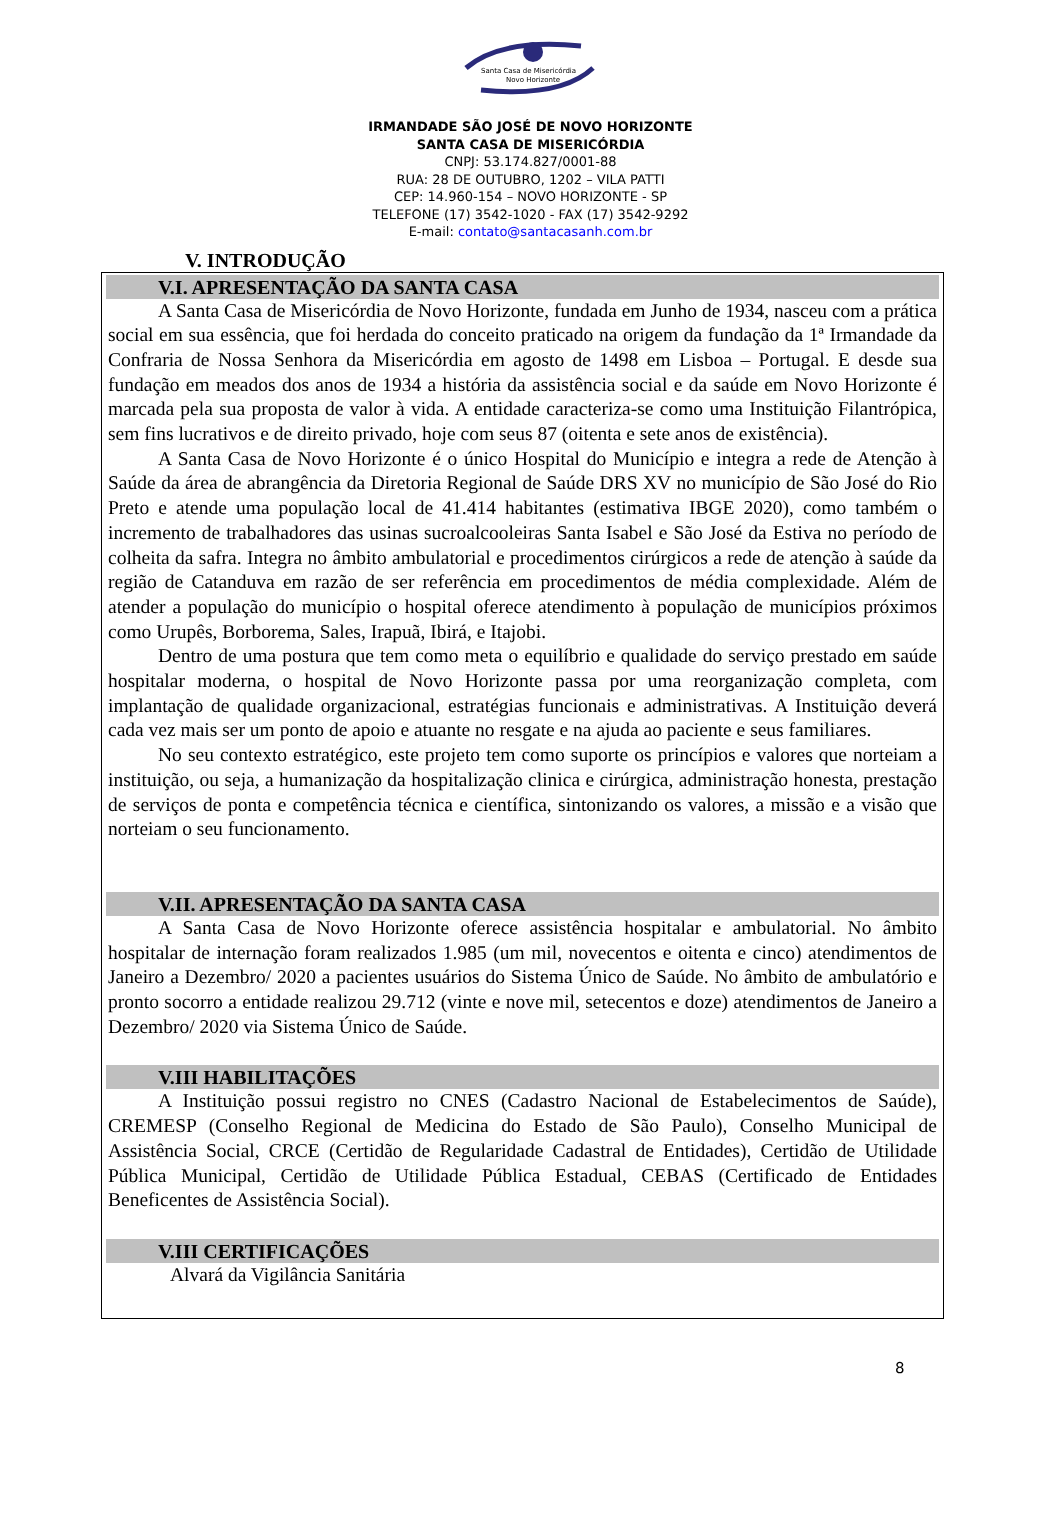Santa Casa de Misericórdia
Novo Horizonte
IRMANDADE SÃO JOSÉ DE NOVO HORIZONTE
SANTA CASA DE MISERICÓRDIA
CNPJ: 53.174.827/0001-88
RUA: 28 DE OUTUBRO, 1202 – VILA PATTI
CEP: 14.960-154 – NOVO HORIZONTE - SP
TELEFONE (17) 3542-1020 - FAX (17) 3542-9292
E-mail: contato@santacasanh.com.br
V. INTRODUÇÃO
V.I. APRESENTAÇÃO DA SANTA CASA
A Santa Casa de Misericórdia de Novo Horizonte, fundada em Junho de 1934, nasceu com a prática social em sua essência, que foi herdada do conceito praticado na origem da fundação da 1ª Irmandade da Confraria de Nossa Senhora da Misericórdia em agosto de 1498 em Lisboa – Portugal. E desde sua fundação em meados dos anos de 1934 a história da assistência social e da saúde em Novo Horizonte é marcada pela sua proposta de valor à vida. A entidade caracteriza-se como uma Instituição Filantrópica, sem fins lucrativos e de direito privado, hoje com seus 87 (oitenta e sete anos de existência).
A Santa Casa de Novo Horizonte é o único Hospital do Município e integra a rede de Atenção à Saúde da área de abrangência da Diretoria Regional de Saúde DRS XV no município de São José do Rio Preto e atende uma população local de 41.414 habitantes (estimativa IBGE 2020), como também o incremento de trabalhadores das usinas sucroalcooleiras Santa Isabel e São José da Estiva no período de colheita da safra. Integra no âmbito ambulatorial e procedimentos cirúrgicos a rede de atenção à saúde da região de Catanduva em razão de ser referência em procedimentos de média complexidade. Além de atender a população do município o hospital oferece atendimento à população de municípios próximos como Urupês, Borborema, Sales, Irapuã, Ibirá, e Itajobi.
Dentro de uma postura que tem como meta o equilíbrio e qualidade do serviço prestado em saúde hospitalar moderna, o hospital de Novo Horizonte passa por uma reorganização completa, com implantação de qualidade organizacional, estratégias funcionais e administrativas. A Instituição deverá cada vez mais ser um ponto de apoio e atuante no resgate e na ajuda ao paciente e seus familiares.
No seu contexto estratégico, este projeto tem como suporte os princípios e valores que norteiam a instituição, ou seja, a humanização da hospitalização clinica e cirúrgica, administração honesta, prestação de serviços de ponta e competência técnica e científica, sintonizando os valores, a missão e a visão que norteiam o seu funcionamento.
V.II. APRESENTAÇÃO DA SANTA CASA
A Santa Casa de Novo Horizonte oferece assistência hospitalar e ambulatorial. No âmbito hospitalar de internação foram realizados 1.985 (um mil, novecentos e oitenta e cinco) atendimentos de Janeiro a Dezembro/ 2020 a pacientes usuários do Sistema Único de Saúde. No âmbito de ambulatório e pronto socorro a entidade realizou 29.712 (vinte e nove mil, setecentos e doze) atendimentos de Janeiro a Dezembro/ 2020 via Sistema Único de Saúde.
V.III HABILITAÇÕES
A Instituição possui registro no CNES (Cadastro Nacional de Estabelecimentos de Saúde), CREMESP (Conselho Regional de Medicina do Estado de São Paulo), Conselho Municipal de Assistência Social, CRCE (Certidão de Regularidade Cadastral de Entidades), Certidão de Utilidade Pública Municipal, Certidão de Utilidade Pública Estadual, CEBAS (Certificado de Entidades Beneficentes de Assistência Social).
V.III CERTIFICAÇÕES
Alvará da Vigilância Sanitária
8